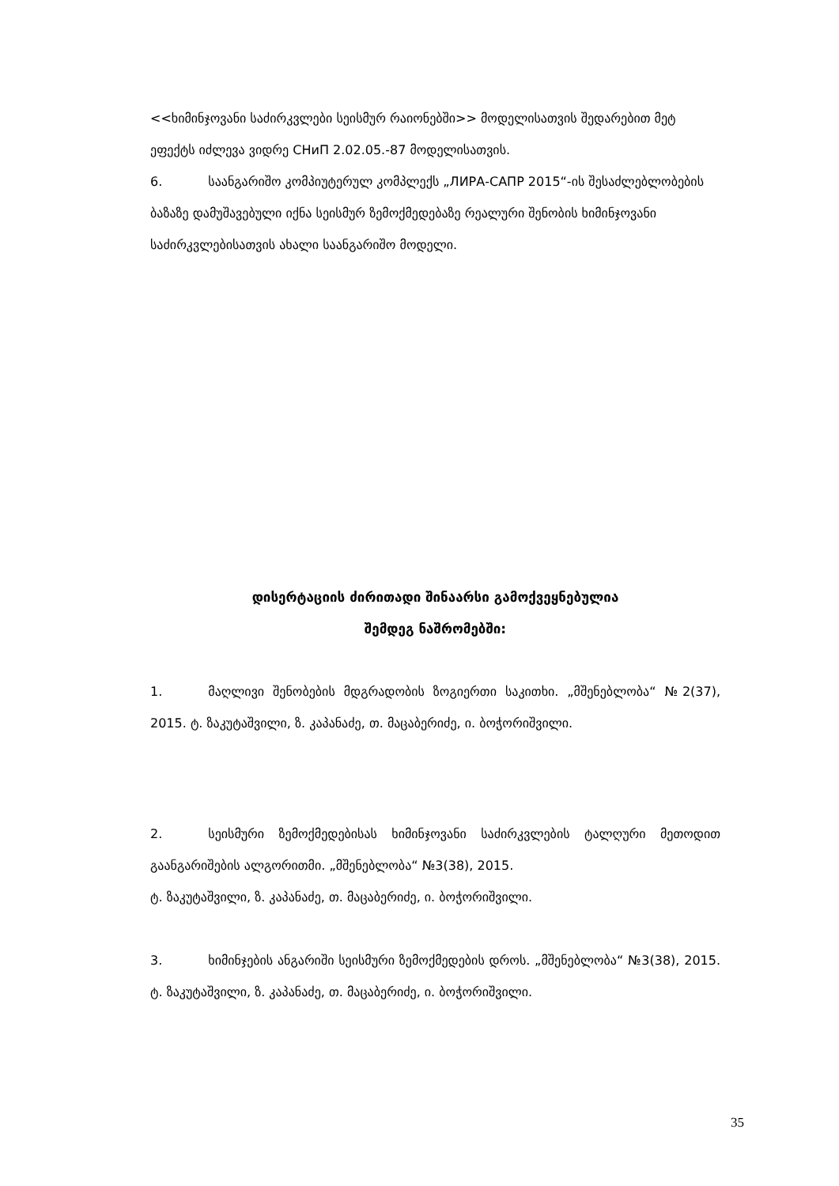<<ხიმინჯოვანი საძირკვლები სეისმურ რაიონებში>> მოდელისათვის შედარებით მეტ ეფექტს იძლევა ვიდრე СНиП 2.02.05.-87 მოდელისათვის.
6. საანგარიშო კომპიუტერულ კომპლექს „ЛИРА-САПР 2015“-ის შესაძლებლობების ბაზაზე დამუშავებული იქნა სეისმურ ზემოქმედებაზე რეალური შენობის ხიმინჯოვანი საძირკვლებისათვის ახალი საანგარიშო მოდელი.
დისერტაციის ძირითადი შინაარსი გამოქვეყნებულია
შემდეგ ნაშრომებში:
1. მაღლივი შენობების მდგრადობის ზოგიერთი საკითხი. „მშენებლობა“ №2(37), 2015. ტ. ზაკუტაშვილი, ზ. კაპანაძე, თ. მაცაბერიძე, ი. ბოჭორიშვილი.
2. სეისმური ზემოქმედებისას ხიმინჯოვანი საძირკვლების ტალღური მეთოდით გაანგარიშების ალგორითმი. „მშენებლობა“ №3(38), 2015.
ტ. ზაკუტაშვილი, ზ. კაპანაძე, თ. მაცაბერიძე, ი. ბოჭორიშვილი.
3. ხიმინჯების ანგარიში სეისმური ზემოქმედების დროს. „მშენებლობა“ №3(38), 2015. ტ. ზაკუტაშვილი, ზ. კაპანაძე, თ. მაცაბერიძე, ი. ბოჭორიშვილი.
35